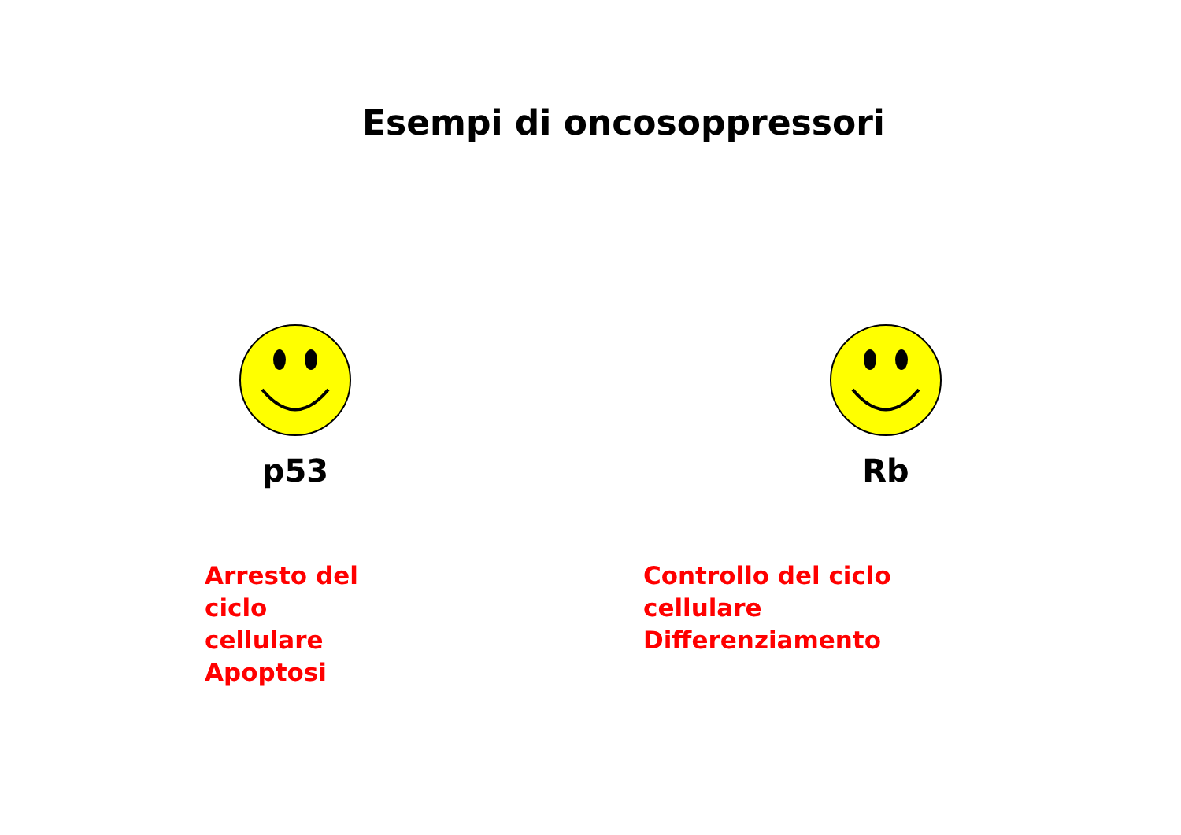Esempi di oncosoppressori
p53
Arresto del ciclo cellulare
Apoptosi
Rb
Controllo del ciclo cellulare
Differenziamento